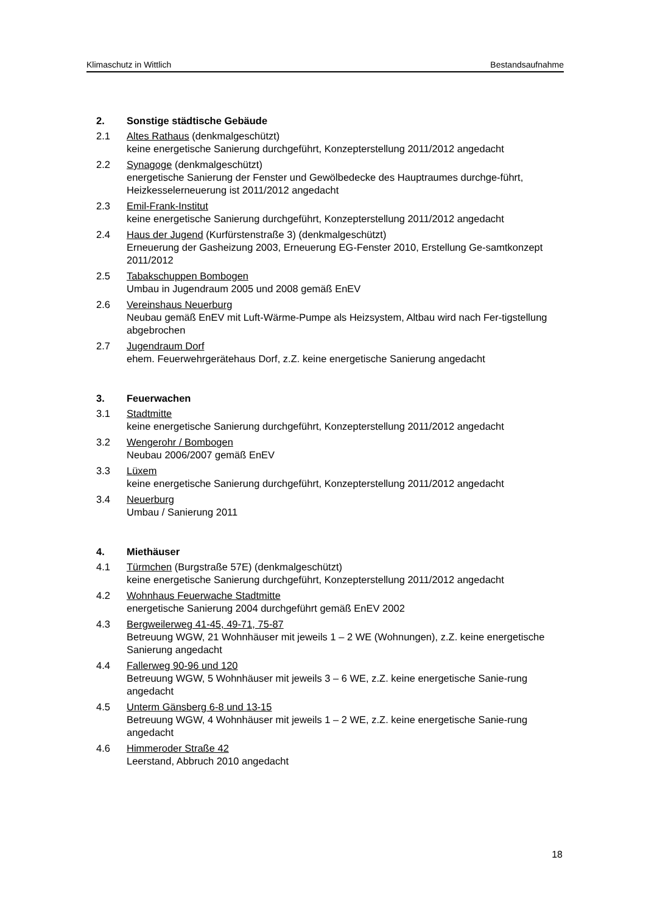Klimaschutz in Wittlich Bestandsaufnahme
2. Sonstige städtische Gebäude
2.1 Altes Rathaus (denkmalgeschützt)
keine energetische Sanierung durchgeführt, Konzepterstellung 2011/2012 angedacht
2.2 Synagoge (denkmalgeschützt)
energetische Sanierung der Fenster und Gewölbedecke des Hauptraumes durchge-führt, Heizkesselerneuerung ist 2011/2012 angedacht
2.3 Emil-Frank-Institut
keine energetische Sanierung durchgeführt, Konzepterstellung 2011/2012 angedacht
2.4 Haus der Jugend (Kurfürstenstraße 3) (denkmalgeschützt)
Erneuerung der Gasheizung 2003, Erneuerung EG-Fenster 2010, Erstellung Ge-samtkonzept 2011/2012
2.5 Tabakschuppen Bombogen
Umbau in Jugendraum 2005 und 2008 gemäß EnEV
2.6 Vereinshaus Neuerburg
Neubau gemäß EnEV mit Luft-Wärme-Pumpe als Heizsystem, Altbau wird nach Fer-tigstellung abgebrochen
2.7 Jugendraum Dorf
ehem. Feuerwehrgerätehaus Dorf, z.Z. keine energetische Sanierung angedacht
3. Feuerwachen
3.1 Stadtmitte
keine energetische Sanierung durchgeführt, Konzepterstellung 2011/2012 angedacht
3.2 Wengerohr / Bombogen
Neubau 2006/2007 gemäß EnEV
3.3 Lüxem
keine energetische Sanierung durchgeführt, Konzepterstellung 2011/2012 angedacht
3.4 Neuerburg
Umbau / Sanierung 2011
4. Miethäuser
4.1 Türmchen (Burgstraße 57E) (denkmalgeschützt)
keine energetische Sanierung durchgeführt, Konzepterstellung 2011/2012 angedacht
4.2 Wohnhaus Feuerwache Stadtmitte
energetische Sanierung 2004 durchgeführt gemäß EnEV 2002
4.3 Bergweilerweg 41-45, 49-71, 75-87
Betreuung WGW, 21 Wohnhäuser mit jeweils 1 – 2 WE (Wohnungen), z.Z. keine energetische Sanierung angedacht
4.4 Fallerweg 90-96 und 120
Betreuung WGW, 5 Wohnhäuser mit jeweils 3 – 6 WE, z.Z. keine energetische Sanie-rung angedacht
4.5 Unterm Gänsberg 6-8 und 13-15
Betreuung WGW, 4 Wohnhäuser mit jeweils 1 – 2 WE, z.Z. keine energetische Sanie-rung angedacht
4.6 Himmeroder Straße 42
Leerstand, Abbruch 2010 angedacht
18